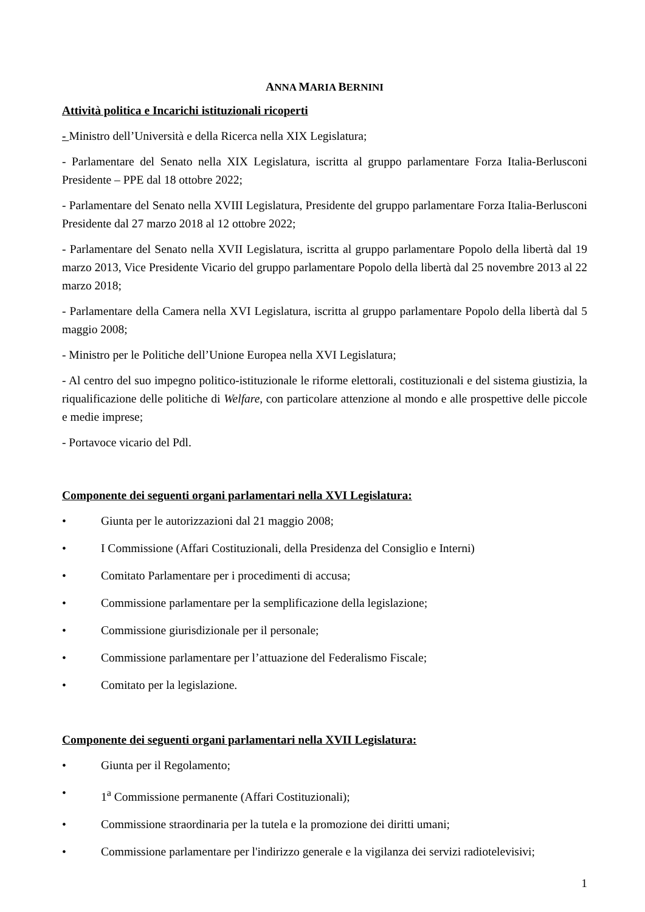ANNA MARIA BERNINI
Attività politica e Incarichi istituzionali ricoperti
- Ministro dell’Università e della Ricerca nella XIX Legislatura;
- Parlamentare del Senato nella XIX Legislatura, iscritta al gruppo parlamentare Forza Italia-Berlusconi Presidente – PPE dal 18 ottobre 2022;
- Parlamentare del Senato nella XVIII Legislatura, Presidente del gruppo parlamentare Forza Italia-Berlusconi Presidente dal 27 marzo 2018 al 12 ottobre 2022;
- Parlamentare del Senato nella XVII Legislatura, iscritta al gruppo parlamentare Popolo della libertà dal 19 marzo 2013, Vice Presidente Vicario del gruppo parlamentare Popolo della libertà dal 25 novembre 2013 al 22 marzo 2018;
- Parlamentare della Camera nella XVI Legislatura, iscritta al gruppo parlamentare Popolo della libertà dal 5 maggio 2008;
- Ministro per le Politiche dell’Unione Europea nella XVI Legislatura;
- Al centro del suo impegno politico-istituzionale le riforme elettorali, costituzionali e del sistema giustizia, la riqualificazione delle politiche di Welfare, con particolare attenzione al mondo e alle prospettive delle piccole e medie imprese;
- Portavoce vicario del Pdl.
Componente dei seguenti organi parlamentari nella XVI Legislatura:
• Giunta per le autorizzazioni dal 21 maggio 2008;
• I Commissione (Affari Costituzionali, della Presidenza del Consiglio e Interni)
• Comitato Parlamentare per i procedimenti di accusa;
• Commissione parlamentare per la semplificazione della legislazione;
• Commissione giurisdizionale per il personale;
• Commissione parlamentare per l’attuazione del Federalismo Fiscale;
• Comitato per la legislazione.
Componente dei seguenti organi parlamentari nella XVII Legislatura:
• Giunta per il Regolamento;
• 1<sup>a</sup> Commissione permanente (Affari Costituzionali);
• Commissione straordinaria per la tutela e la promozione dei diritti umani;
• Commissione parlamentare per l'indirizzo generale e la vigilanza dei servizi radiotelevisivi;
1